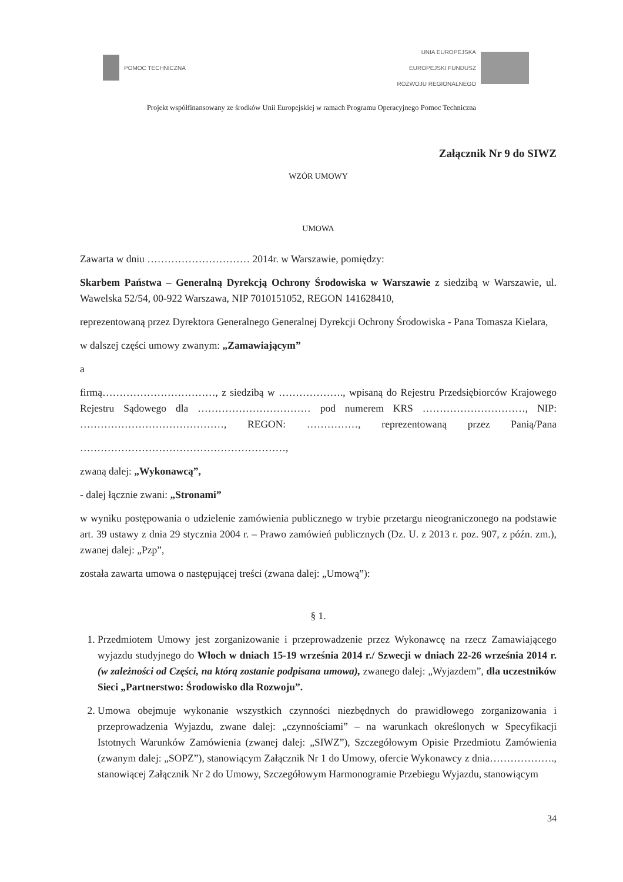POMOC TECHNICZNA
UNIA EUROPEJSKA
EUROPEJSKI FUNDUSZ
ROZWOJU REGIONALNEGO
Projekt współfinansowany ze środków Unii Europejskiej w ramach Programu Operacyjnego Pomoc Techniczna
Załącznik Nr 9 do SIWZ
WZÓR UMOWY
UMOWA
Zawarta w dniu ………………………… 2014r. w Warszawie, pomiędzy:
Skarbem Państwa – Generalną Dyrekcją Ochrony Środowiska w Warszawie z siedzibą w Warszawie, ul. Wawelska 52/54, 00-922 Warszawa, NIP 7010151052, REGON 141628410,
reprezentowaną przez Dyrektora Generalnego Generalnej Dyrekcji Ochrony Środowiska - Pana Tomasza Kielara,
w dalszej części umowy zwanym: „Zamawiającym”
a
firmą……………………………, z siedzibą w ………………., wpisaną do Rejestru Przedsiębiorców Krajowego Rejestru Sądowego dla …………………………… pod numerem KRS …………………………, NIP: ……………………………………, REGON: ……………, reprezentowaną przez Panią/Pana
……………………………………………………,
zwaną dalej: „Wykonawcą”,
- dalej łącznie zwani: „Stronami”
w wyniku postępowania o udzielenie zamówienia publicznego w trybie przetargu nieograniczonego na podstawie art. 39 ustawy z dnia 29 stycznia 2004 r. – Prawo zamówień publicznych (Dz. U. z 2013 r. poz. 907, z późn. zm.), zwanej dalej: „Pzp”,
została zawarta umowa o następującej treści (zwana dalej: „Umową”):
§ 1.
1. Przedmiotem Umowy jest zorganizowanie i przeprowadzenie przez Wykonawcę na rzecz Zamawiającego wyjazdu studyjnego do Włoch w dniach 15-19 września 2014 r./ Szwecji w dniach 22-26 września 2014 r. (w zależności od Części, na którą zostanie podpisana umowa), zwanego dalej: „Wyjazdem”, dla uczestników Sieci „Partnerstwo: Środowisko dla Rozwoju”.
2. Umowa obejmuje wykonanie wszystkich czynności niezbędnych do prawidłowego zorganizowania i przeprowadzenia Wyjazdu, zwane dalej: „czynnościami” – na warunkach określonych w Specyfikacji Istotnych Warunków Zamówienia (zwanej dalej: „SIWZ”), Szczegółowym Opisie Przedmiotu Zamówienia (zwanym dalej: „SOPZ”), stanowiącym Załącznik Nr 1 do Umowy, ofercie Wykonawcy z dnia………………., stanowiącej Załącznik Nr 2 do Umowy, Szczegółowym Harmonogramie Przebiegu Wyjazdu, stanowiącym
34